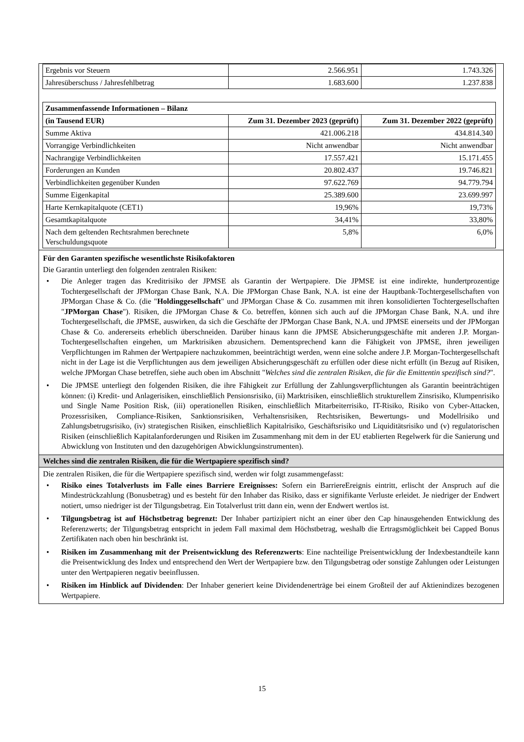| Ergebnis vor Steuern | 2.566.951 | 1.743.326 |
| Jahresüberschuss / Jahresfehlbetrag | 1.683.600 | 1.237.838 |
| Zusammenfassende Informationen – Bilanz | | |
| --- | --- | --- |
| (in Tausend EUR) | Zum 31. Dezember 2023 (geprüft) | Zum 31. Dezember 2022 (geprüft) |
| Summe Aktiva | 421.006.218 | 434.814.340 |
| Vorrangige Verbindlichkeiten | Nicht anwendbar | Nicht anwendbar |
| Nachrangige Verbindlichkeiten | 17.557.421 | 15.171.455 |
| Forderungen an Kunden | 20.802.437 | 19.746.821 |
| Verbindlichkeiten gegenüber Kunden | 97.622.769 | 94.779.794 |
| Summe Eigenkapital | 25.389.600 | 23.699.997 |
| Harte Kernkapitalquote (CET1) | 19,96% | 19,73% |
| Gesamtkapitalquote | 34,41% | 33,80% |
| Nach dem geltenden Rechtsrahmen berechnete Verschuldungsquote | 5,8% | 6,0% |
Für den Garanten spezifische wesentlichste Risikofaktoren
Die Garantin unterliegt den folgenden zentralen Risiken:
• Die Anleger tragen das Kreditrisiko der JPMSE als Garantin der Wertpapiere. Die JPMSE ist eine indirekte, hundertprozentige Tochtergesellschaft der JPMorgan Chase Bank, N.A. Die JPMorgan Chase Bank, N.A. ist eine der Hauptbank-Tochtergesellschaften von JPMorgan Chase & Co. (die "Holdinggesellschaft" und JPMorgan Chase & Co. zusammen mit ihren konsolidierten Tochtergesellschaften "JPMorgan Chase"). Risiken, die JPMorgan Chase & Co. betreffen, können sich auch auf die JPMorgan Chase Bank, N.A. und ihre Tochtergesellschaft, die JPMSE, auswirken, da sich die Geschäfte der JPMorgan Chase Bank, N.A. und JPMSE einerseits und der JPMorgan Chase & Co. andererseits erheblich überschneiden. Darüber hinaus kann die JPMSE Absicherungsgeschäfte mit anderen J.P. Morgan-Tochtergesellschaften eingehen, um Marktrisiken abzusichern. Dementsprechend kann die Fähigkeit von JPMSE, ihren jeweiligen Verpflichtungen im Rahmen der Wertpapiere nachzukommen, beeinträchtigt werden, wenn eine solche andere J.P. Morgan-Tochtergesellschaft nicht in der Lage ist die Verpflichtungen aus dem jeweiligen Absicherungsgeschäft zu erfüllen oder diese nicht erfüllt (in Bezug auf Risiken, welche JPMorgan Chase betreffen, siehe auch oben im Abschnitt "Welches sind die zentralen Risiken, die für die Emittentin spezifisch sind?".
• Die JPMSE unterliegt den folgenden Risiken, die ihre Fähigkeit zur Erfüllung der Zahlungsverpflichtungen als Garantin beeinträchtigen können: (i) Kredit- und Anlagerisiken, einschließlich Pensionsrisiko, (ii) Marktrisiken, einschließlich strukturellem Zinsrisiko, Klumpenrisiko und Single Name Position Risk, (iii) operationellen Risiken, einschließlich Mitarbeiterrisiko, IT-Risiko, Risiko von Cyber-Attacken, Prozessrisiken, Compliance-Risiken, Sanktionsrisiken, Verhaltensrisiken, Rechtsrisiken, Bewertungs- und Modellrisiko und Zahlungsbetrugsrisiko, (iv) strategischen Risiken, einschließlich Kapitalrisiko, Geschäftsrisiko und Liquiditätsrisiko und (v) regulatorischen Risiken (einschließlich Kapitalanforderungen und Risiken im Zusammenhang mit dem in der EU etablierten Regelwerk für die Sanierung und Abwicklung von Instituten und den dazugehörigen Abwicklungsinstrumenten).
Welches sind die zentralen Risiken, die für die Wertpapiere spezifisch sind?
Die zentralen Risiken, die für die Wertpapiere spezifisch sind, werden wir folgt zusammengefasst:
• Risiko eines Totalverlusts im Falle eines Barriere Ereignisses: Sofern ein BarriereEreignis eintritt, erlischt der Anspruch auf die Mindestrückzahlung (Bonusbetrag) und es besteht für den Inhaber das Risiko, dass er signifikante Verluste erleidet. Je niedriger der Endwert notiert, umso niedriger ist der Tilgungsbetrag. Ein Totalverlust tritt dann ein, wenn der Endwert wertlos ist.
• Tilgungsbetrag ist auf Höchstbetrag begrenzt: Der Inhaber partizipiert nicht an einer über den Cap hinausgehenden Entwicklung des Referenzwerts; der Tilgungsbetrag entspricht in jedem Fall maximal dem Höchstbetrag, weshalb die Ertragsmöglichkeit bei Capped Bonus Zertifikaten nach oben hin beschränkt ist.
• Risiken im Zusammenhang mit der Preisentwicklung des Referenzwerts: Eine nachteilige Preisentwicklung der Indexbestandteile kann die Preisentwicklung des Index und entsprechend den Wert der Wertpapiere bzw. den Tilgungsbetrag oder sonstige Zahlungen oder Leistungen unter den Wertpapieren negativ beeinflussen.
• Risiken im Hinblick auf Dividenden: Der Inhaber generiert keine Dividendenerträge bei einem Großteil der auf Aktienindizes bezogenen Wertpapiere.
15